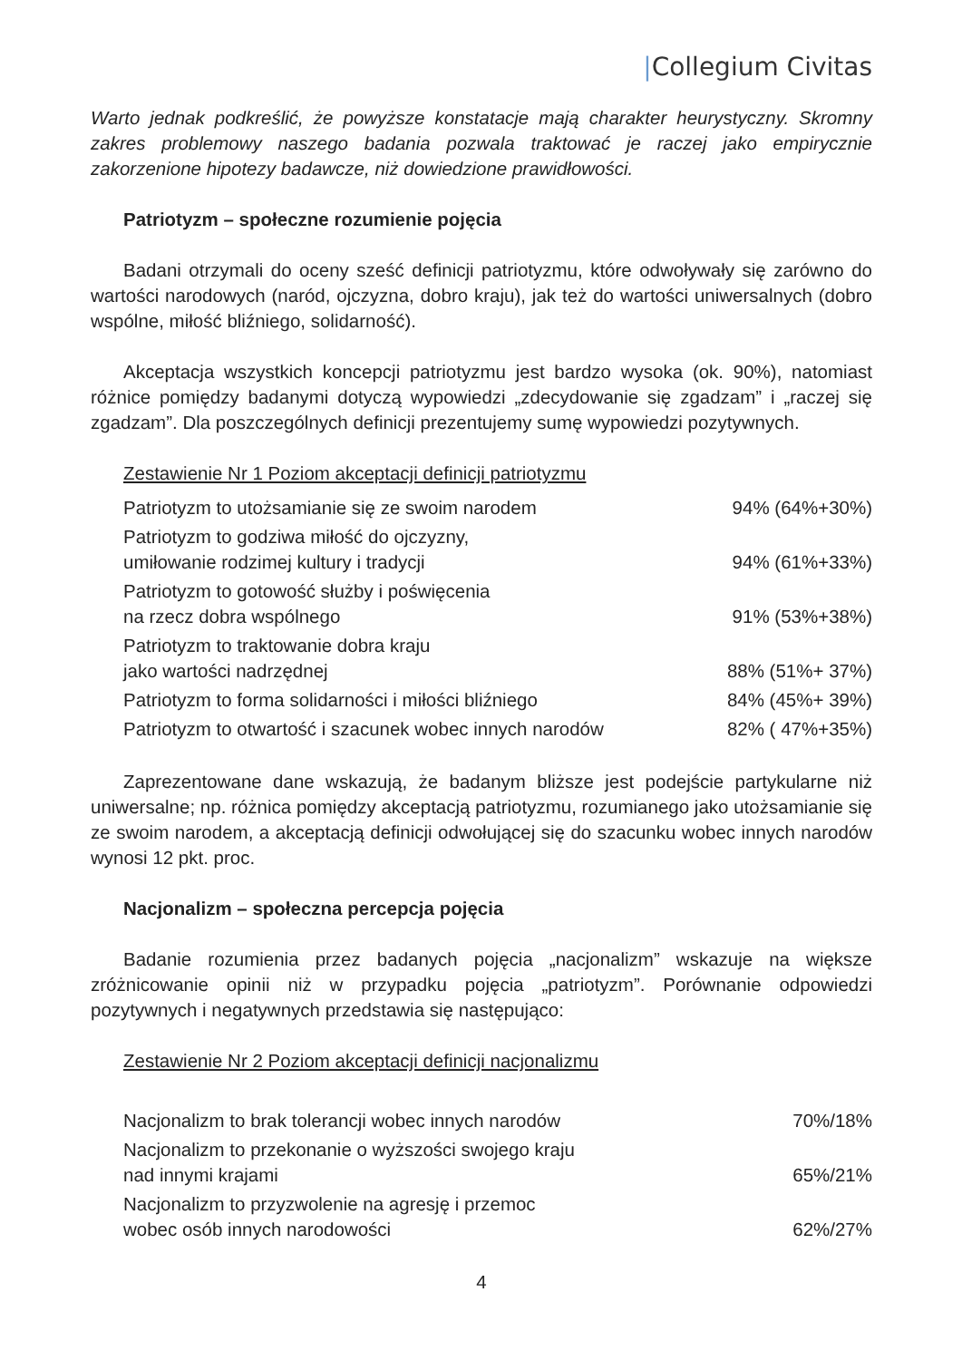|Collegium Civitas
Warto jednak podkreślić, że powyższe konstatacje mają charakter heurystyczny. Skromny zakres problemowy naszego badania pozwala traktować je raczej jako empirycznie zakorzenione hipotezy badawcze, niż dowiedzione prawidłowości.
Patriotyzm – społeczne rozumienie pojęcia
Badani otrzymali do oceny sześć definicji patriotyzmu, które odwoływały się zarówno do wartości narodowych (naród, ojczyzna, dobro kraju), jak też do wartości uniwersalnych (dobro wspólne, miłość bliźniego, solidarność).
Akceptacja wszystkich koncepcji patriotyzmu jest bardzo wysoka (ok. 90%), natomiast różnice pomiędzy badanymi dotyczą wypowiedzi „zdecydowanie się zgadzam” i „raczej się zgadzam”. Dla poszczególnych definicji prezentujemy sumę wypowiedzi pozytywnych.
Zestawienie Nr 1 Poziom akceptacji definicji patriotyzmu
| Patriotyzm to utożsamianie się ze swoim narodem | 94% (64%+30%) |
| Patriotyzm to godziwa miłość do ojczyzny, umiłowanie rodzimej kultury i tradycji | 94% (61%+33%) |
| Patriotyzm to gotowość służby i poświęcenia na rzecz dobra wspólnego | 91% (53%+38%) |
| Patriotyzm to traktowanie dobra kraju jako wartości nadrzędnej | 88% (51%+ 37%) |
| Patriotyzm to forma solidarności i miłości bliźniego | 84% (45%+ 39%) |
| Patriotyzm to otwartość i szacunek wobec innych narodów | 82% ( 47%+35%) |
Zaprezentowane dane wskazują, że badanym bliższe jest podejście partykularne niż uniwersalne; np. różnica pomiędzy akceptacją patriotyzmu, rozumianego jako utożsamianie się ze swoim narodem, a akceptacją definicji odwołującej się do szacunku wobec innych narodów wynosi 12 pkt. proc.
Nacjonalizm – społeczna percepcja pojęcia
Badanie rozumienia przez badanych pojęcia „nacjonalizm” wskazuje na większe zróżnicowanie opinii niż w przypadku pojęcia „patriotyzm”. Porównanie odpowiedzi pozytywnych i negatywnych przedstawia się następująco:
Zestawienie Nr 2 Poziom akceptacji definicji nacjonalizmu
| Nacjonalizm to brak tolerancji wobec innych narodów | 70%/18% |
| Nacjonalizm to przekonanie o wyższości swojego kraju nad innymi krajami | 65%/21% |
| Nacjonalizm to przyzwolenie na agresję i przemoc wobec osób innych narodowości | 62%/27% |
4